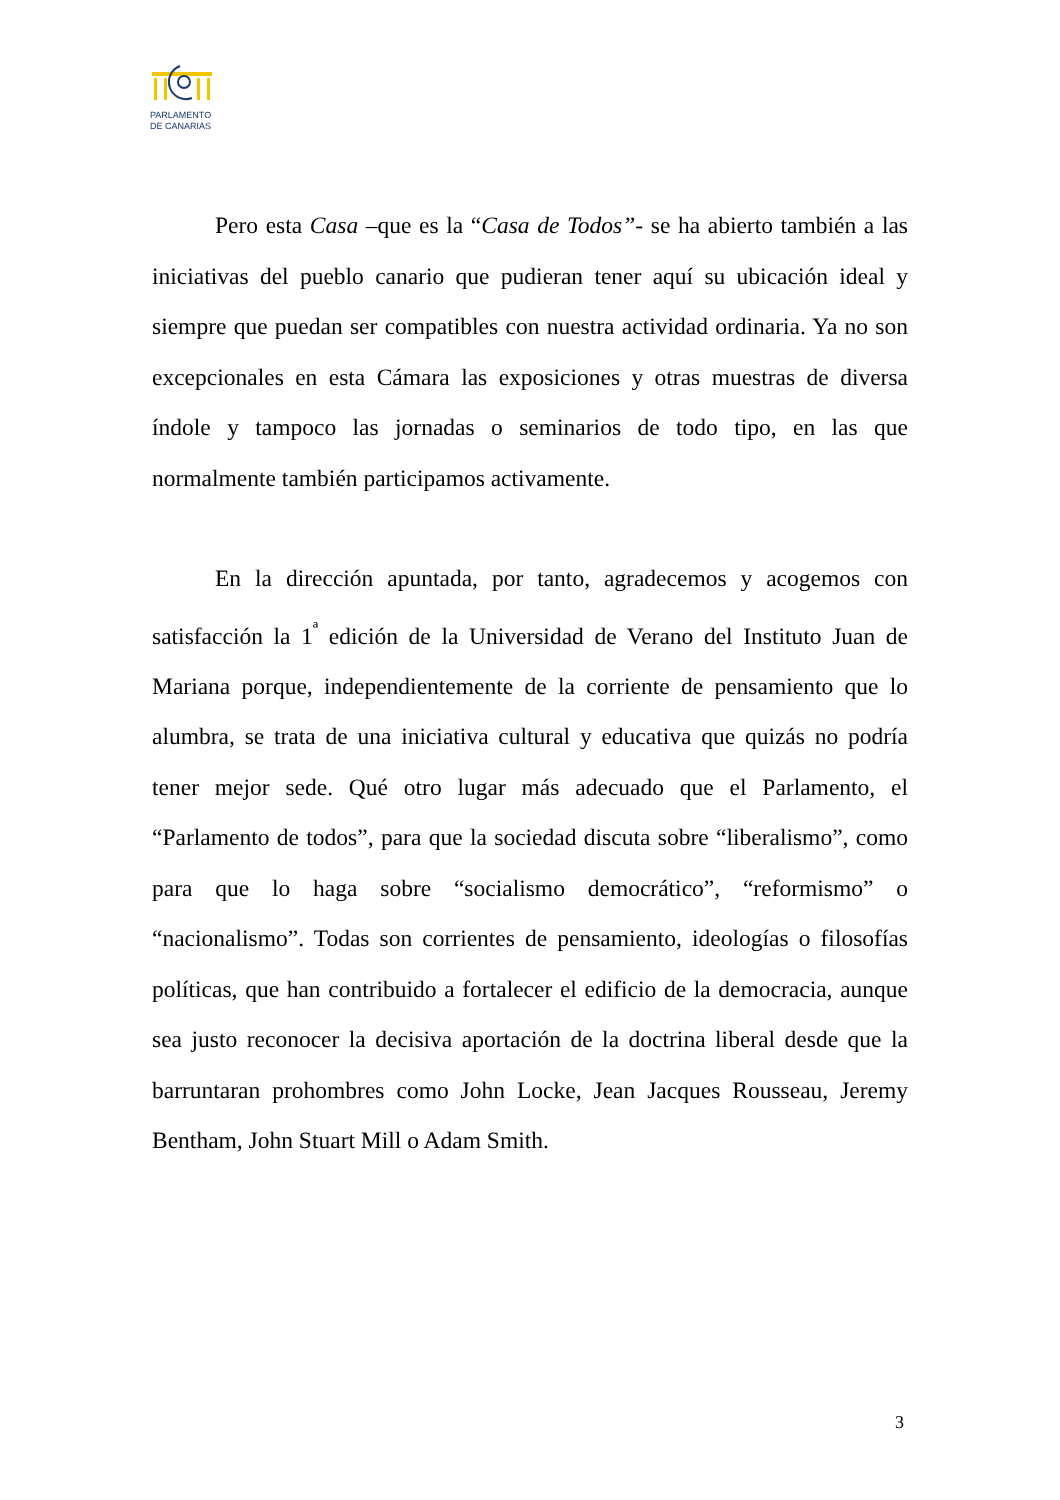PARLAMENTO
DE CANARIAS
Pero esta Casa –que es la “Casa de Todos”- se ha abierto también a las iniciativas del pueblo canario que pudieran tener aquí su ubicación ideal y siempre que puedan ser compatibles con nuestra actividad ordinaria. Ya no son excepcionales en esta Cámara las exposiciones y otras muestras de diversa índole y tampoco las jornadas o seminarios de todo tipo, en las que normalmente también participamos activamente.
En la dirección apuntada, por tanto, agradecemos y acogemos con satisfacción la 1<sup>ª</sup> edición de la Universidad de Verano del Instituto Juan de Mariana porque, independientemente de la corriente de pensamiento que lo alumbra, se trata de una iniciativa cultural y educativa que quizás no podría tener mejor sede. Qué otro lugar más adecuado que el Parlamento, el “Parlamento de todos”, para que la sociedad discuta sobre “liberalismo”, como para que lo haga sobre “socialismo democrático”, “reformismo” o “nacionalismo”. Todas son corrientes de pensamiento, ideologías o filosofías políticas, que han contribuido a fortalecer el edificio de la democracia, aunque sea justo reconocer la decisiva aportación de la doctrina liberal desde que la barruntaran prohombres como John Locke, Jean Jacques Rousseau, Jeremy Bentham, John Stuart Mill o Adam Smith.
3